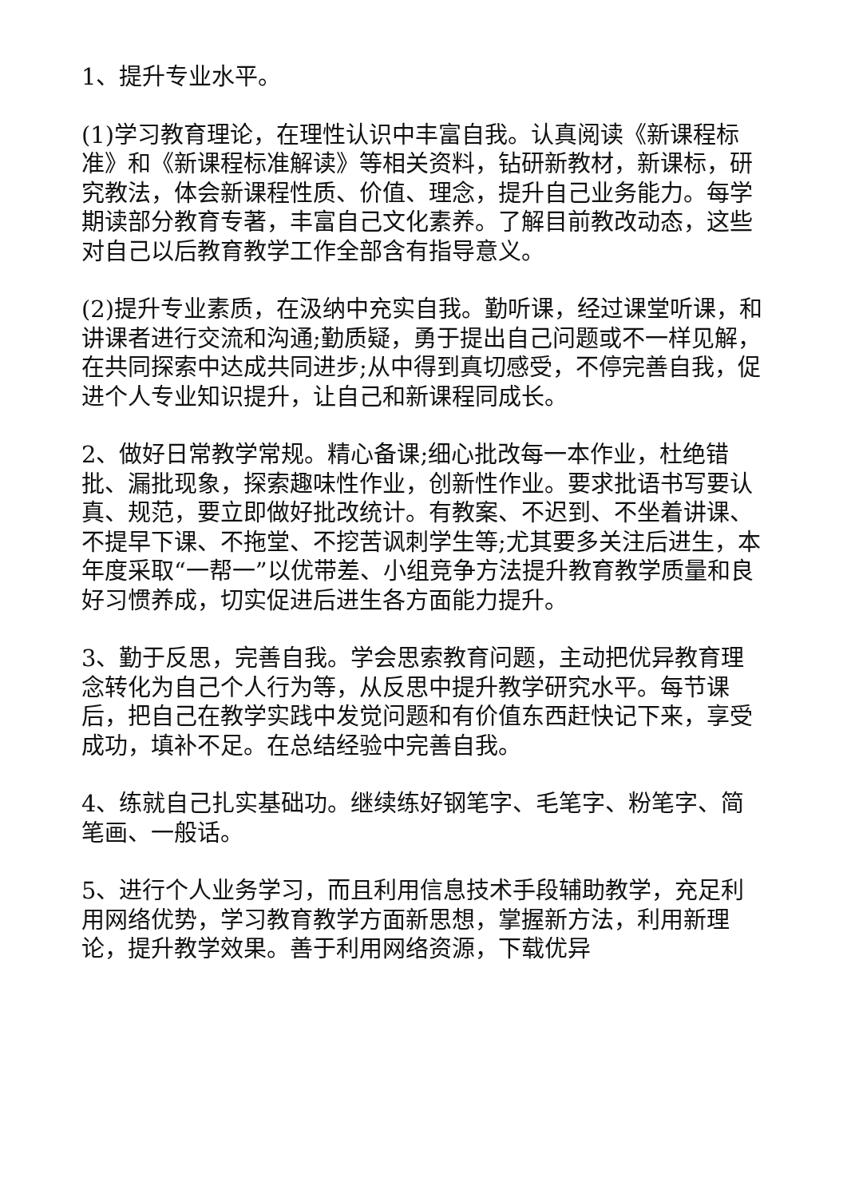1、提升专业水平。
(1)学习教育理论，在理性认识中丰富自我。认真阅读《新课程标准》和《新课程标准解读》等相关资料，钻研新教材，新课标，研究教法，体会新课程性质、价值、理念，提升自己业务能力。每学期读部分教育专著，丰富自己文化素养。了解目前教改动态，这些对自己以后教育教学工作全部含有指导意义。
(2)提升专业素质，在汲纳中充实自我。勤听课，经过课堂听课，和讲课者进行交流和沟通;勤质疑，勇于提出自己问题或不一样见解，在共同探索中达成共同进步;从中得到真切感受，不停完善自我，促进个人专业知识提升，让自己和新课程同成长。
2、做好日常教学常规。精心备课;细心批改每一本作业，杜绝错批、漏批现象，探索趣味性作业，创新性作业。要求批语书写要认真、规范，要立即做好批改统计。有教案、不迟到、不坐着讲课、不提早下课、不拖堂、不挖苦讽刺学生等;尤其要多关注后进生，本年度采取“一帮一”以优带差、小组竞争方法提升教育教学质量和良好习惯养成，切实促进后进生各方面能力提升。
3、勤于反思，完善自我。学会思索教育问题，主动把优异教育理念转化为自己个人行为等，从反思中提升教学研究水平。每节课后，把自己在教学实践中发觉问题和有价值东西赶快记下来，享受成功，填补不足。在总结经验中完善自我。
4、练就自己扎实基础功。继续练好钢笔字、毛笔字、粉笔字、简笔画、一般话。
5、进行个人业务学习，而且利用信息技术手段辅助教学，充足利用网络优势，学习教育教学方面新思想，掌握新方法，利用新理论，提升教学效果。善于利用网络资源，下载优异